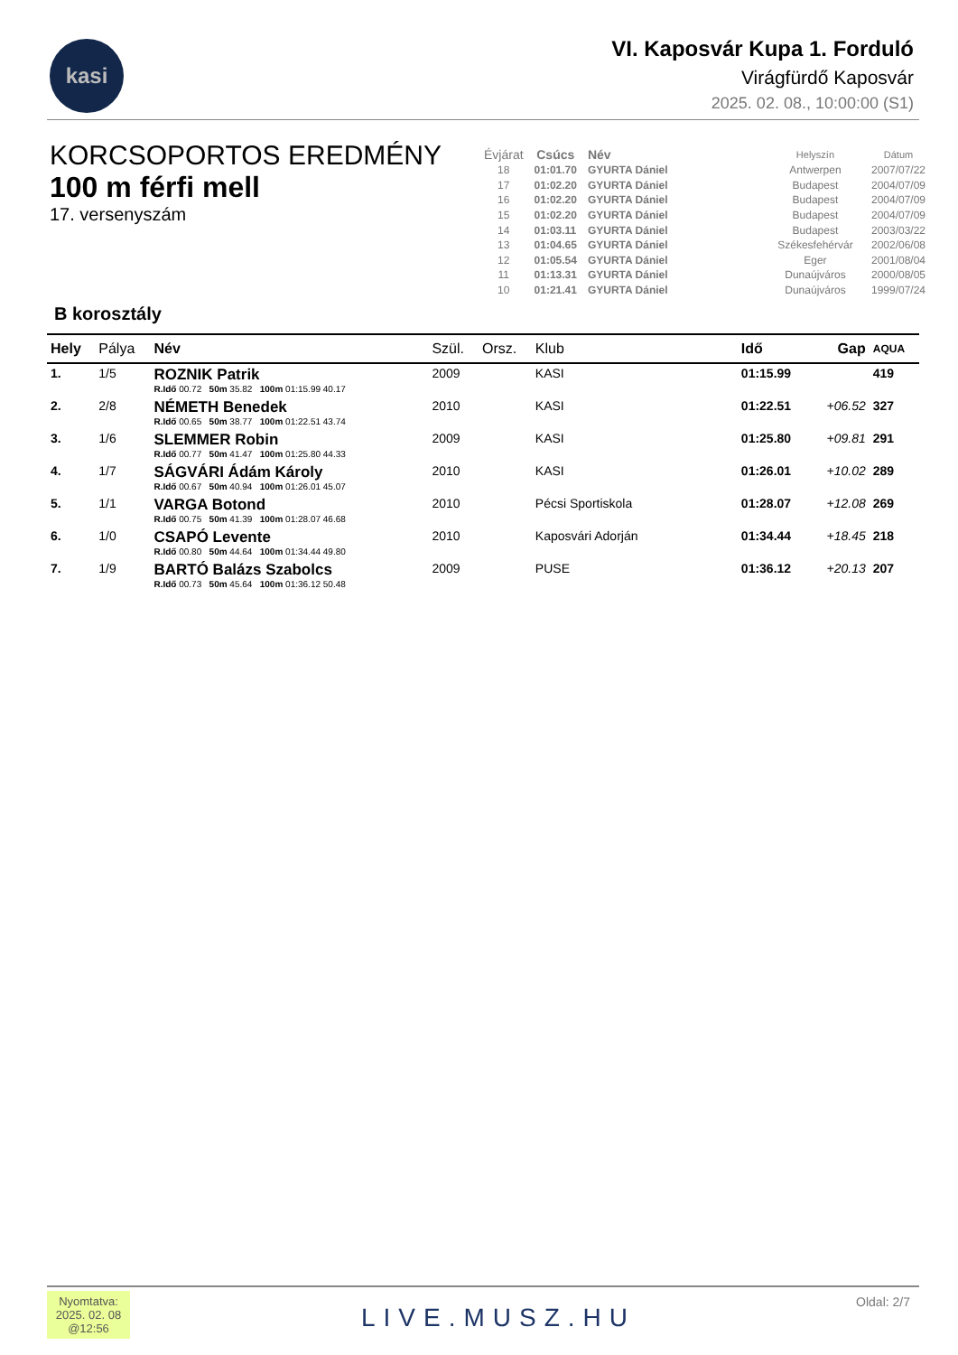kasi
VI. Kaposvár Kupa 1. Forduló
Virágfürdő Kaposvár
2025. 02. 08., 10:00:00 (S1)
KORCSOPORTOS EREDMÉNY
100 m férfi mell
17. versenyszám
| Évjárat | Csúcs | Név | Helyszín | Dátum |
| --- | --- | --- | --- | --- |
| 18 | 01:01.70 | GYURTA Dániel | Antwerpen | 2007/07/22 |
| 17 | 01:02.20 | GYURTA Dániel | Budapest | 2004/07/09 |
| 16 | 01:02.20 | GYURTA Dániel | Budapest | 2004/07/09 |
| 15 | 01:02.20 | GYURTA Dániel | Budapest | 2004/07/09 |
| 14 | 01:03.11 | GYURTA Dániel | Budapest | 2003/03/22 |
| 13 | 01:04.65 | GYURTA Dániel | Székesfehérvár | 2002/06/08 |
| 12 | 01:05.54 | GYURTA Dániel | Eger | 2001/08/04 |
| 11 | 01:13.31 | GYURTA Dániel | Dunaújváros | 2000/08/05 |
| 10 | 01:21.41 | GYURTA Dániel | Dunaújváros | 1999/07/24 |
B korosztály
| Hely | Pálya | Név | Szül. | Orsz. | Klub | Idő | Gap | AQUA |
| --- | --- | --- | --- | --- | --- | --- | --- | --- |
| 1. | 1/5 | ROZNIK Patrik R.Idő 00.72 50m 35.82 100m 01:15.99 40.17 | 2009 | | KASI | 01:15.99 | | 419 |
| 2. | 2/8 | NÉMETH Benedek R.Idő 00.65 50m 38.77 100m 01:22.51 43.74 | 2010 | | KASI | 01:22.51 | +06.52 | 327 |
| 3. | 1/6 | SLEMMER Robin R.Idő 00.77 50m 41.47 100m 01:25.80 44.33 | 2009 | | KASI | 01:25.80 | +09.81 | 291 |
| 4. | 1/7 | SÁGVÁRI Ádám Károly R.Idő 00.67 50m 40.94 100m 01:26.01 45.07 | 2010 | | KASI | 01:26.01 | +10.02 | 289 |
| 5. | 1/1 | VARGA Botond R.Idő 00.75 50m 41.39 100m 01:28.07 46.68 | 2010 | | Pécsi Sportiskola | 01:28.07 | +12.08 | 269 |
| 6. | 1/0 | CSAPÓ Levente R.Idő 00.80 50m 44.64 100m 01:34.44 49.80 | 2010 | | Kaposvári Adorján | 01:34.44 | +18.45 | 218 |
| 7. | 1/9 | BARTÓ Balázs Szabolcs R.Idő 00.73 50m 45.64 100m 01:36.12 50.48 | 2009 | | PUSE | 01:36.12 | +20.13 | 207 |
Nyomtatva:
2025. 02. 08
@12:56
LIVE.MUSZ.HU
Oldal: 2/7